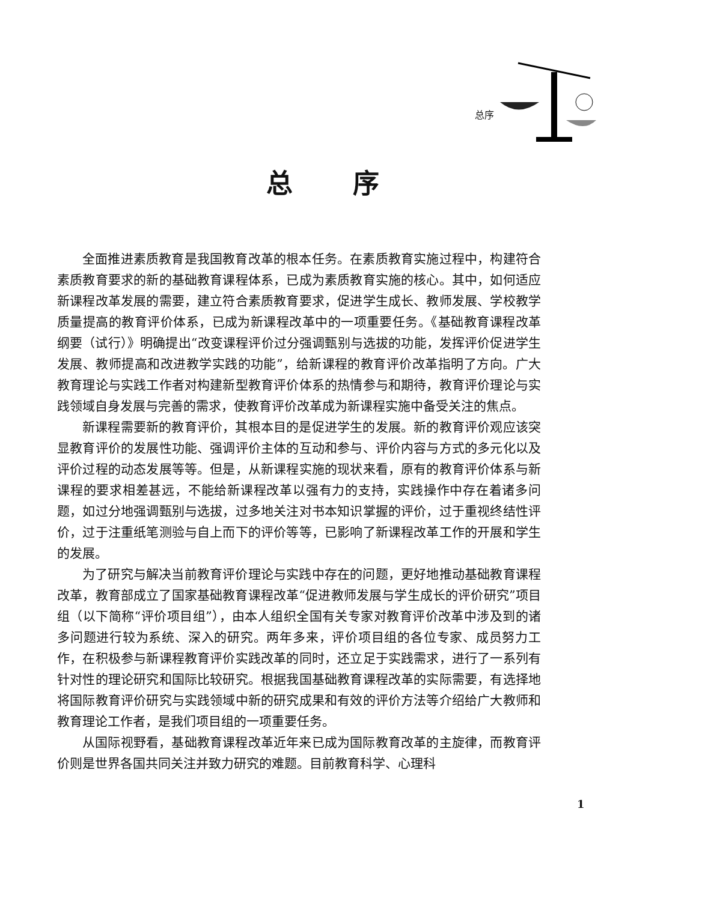总序
总序
全面推进素质教育是我国教育改革的根本任务。在素质教育实施过程中，构建符合素质教育要求的新的基础教育课程体系，已成为素质教育实施的核心。其中，如何适应新课程改革发展的需要，建立符合素质教育要求，促进学生成长、教师发展、学校教学质量提高的教育评价体系，已成为新课程改革中的一项重要任务。《基础教育课程改革纲要（试行）》明确提出“改变课程评价过分强调甄别与选拔的功能，发挥评价促进学生发展、教师提高和改进教学实践的功能”，给新课程的教育评价改革指明了方向。广大教育理论与实践工作者对构建新型教育评价体系的热情参与和期待，教育评价理论与实践领域自身发展与完善的需求，使教育评价改革成为新课程实施中备受关注的焦点。
新课程需要新的教育评价，其根本目的是促进学生的发展。新的教育评价观应该突显教育评价的发展性功能、强调评价主体的互动和参与、评价内容与方式的多元化以及评价过程的动态发展等等。但是，从新课程实施的现状来看，原有的教育评价体系与新课程的要求相差甚远，不能给新课程改革以强有力的支持，实践操作中存在着诸多问题，如过分地强调甄别与选拔，过多地关注对书本知识掌握的评价，过于重视终结性评价，过于注重纸笔测验与自上而下的评价等等，已影响了新课程改革工作的开展和学生的发展。
为了研究与解决当前教育评价理论与实践中存在的问题，更好地推动基础教育课程改革，教育部成立了国家基础教育课程改革“促进教师发展与学生成长的评价研究”项目组（以下简称“评价项目组”），由本人组织全国有关专家对教育评价改革中涉及到的诸多问题进行较为系统、深入的研究。两年多来，评价项目组的各位专家、成员努力工作，在积极参与新课程教育评价实践改革的同时，还立足于实践需求，进行了一系列有针对性的理论研究和国际比较研究。根据我国基础教育课程改革的实际需要，有选择地将国际教育评价研究与实践领域中新的研究成果和有效的评价方法等介绍给广大教师和教育理论工作者，是我们项目组的一项重要任务。
从国际视野看，基础教育课程改革近年来已成为国际教育改革的主旋律，而教育评价则是世界各国共同关注并致力研究的难题。目前教育科学、心理科
1